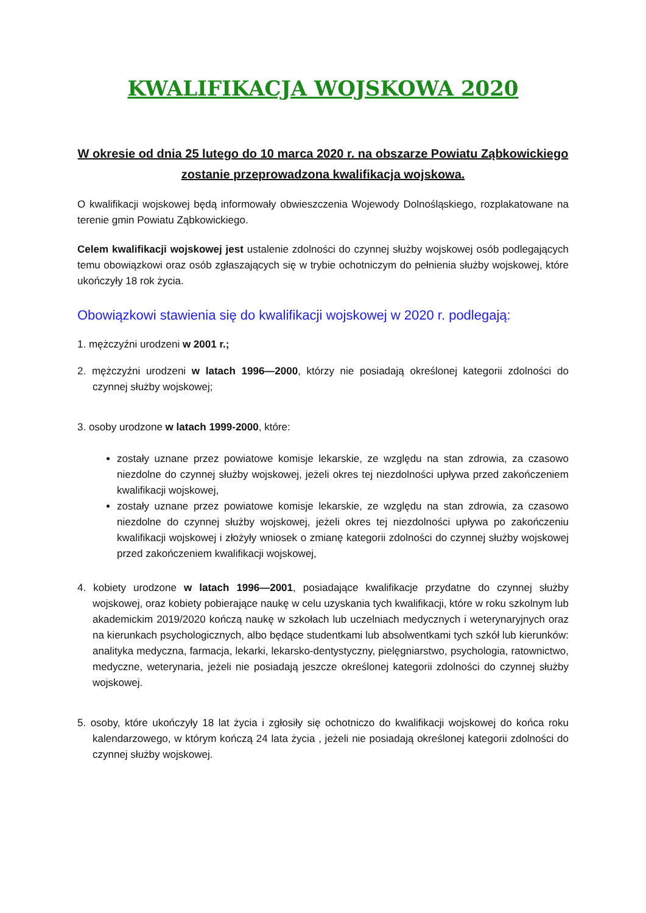KWALIFIKACJA WOJSKOWA 2020
W okresie od dnia 25 lutego do 10 marca 2020 r. na obszarze Powiatu Ząbkowickiego zostanie przeprowadzona kwalifikacja wojskowa.
O kwalifikacji wojskowej będą informowały obwieszczenia Wojewody Dolnośląskiego, rozplakatowane na terenie gmin Powiatu Ząbkowickiego.
Celem kwalifikacji wojskowej jest ustalenie zdolności do czynnej służby wojskowej osób podlegających temu obowiązkowi oraz osób zgłaszających się w trybie ochotniczym do pełnienia służby wojskowej, które ukończyły 18 rok życia.
Obowiązkowi stawienia się do kwalifikacji wojskowej w 2020 r. podlegają:
1. mężczyźni urodzeni w 2001 r.;
2. mężczyźni urodzeni w latach 1996—2000, którzy nie posiadają określonej kategorii zdolności do czynnej służby wojskowej;
3. osoby urodzone w latach 1999-2000, które:
zostały uznane przez powiatowe komisje lekarskie, ze względu na stan zdrowia, za czasowo niezdolne do czynnej służby wojskowej, jeżeli okres tej niezdolności upływa przed zakończeniem kwalifikacji wojskowej,
zostały uznane przez powiatowe komisje lekarskie, ze względu na stan zdrowia, za czasowo niezdolne do czynnej służby wojskowej, jeżeli okres tej niezdolności upływa po zakończeniu kwalifikacji wojskowej i złożyły wniosek o zmianę kategorii zdolności do czynnej służby wojskowej przed zakończeniem kwalifikacji wojskowej,
4. kobiety urodzone w latach 1996—2001, posiadające kwalifikacje przydatne do czynnej służby wojskowej, oraz kobiety pobierające naukę w celu uzyskania tych kwalifikacji, które w roku szkolnym lub akademickim 2019/2020 kończą naukę w szkołach lub uczelniach medycznych i weterynaryjnych oraz na kierunkach psychologicznych, albo będące studentkami lub absolwentkami tych szkół lub kierunków: analityka medyczna, farmacja, lekarki, lekarsko-dentystyczny, pielęgniarstwo, psychologia, ratownictwo, medyczne, weterynaria, jeżeli nie posiadają jeszcze określonej kategorii zdolności do czynnej służby wojskowej.
5. osoby, które ukończyły 18 lat życia i zgłosiły się ochotniczo do kwalifikacji wojskowej do końca roku kalendarzowego, w którym kończą 24 lata życia , jeżeli nie posiadają określonej kategorii zdolności do czynnej służby wojskowej.